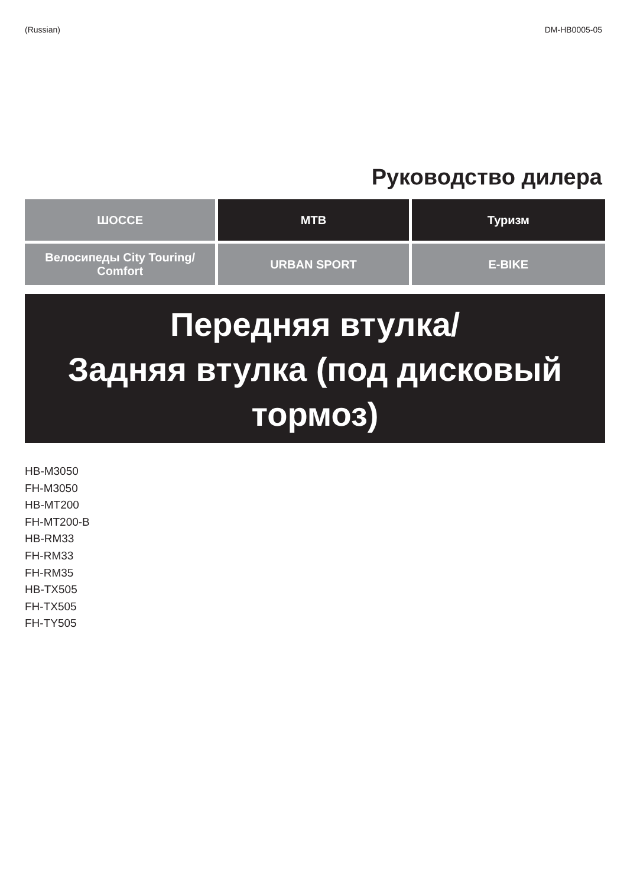(Russian) DM-HB0005-05
Руководство дилера
| ШОССЕ | MTB | Туризм |
| Велосипеды City Touring/ Comfort | URBAN SPORT | E-BIKE |
Передняя втулка/
Задняя втулка (под дисковый
тормоз)
HB-M3050
FH-M3050
HB-MT200
FH-MT200-B
HB-RM33
FH-RM33
FH-RM35
HB-TX505
FH-TX505
FH-TY505